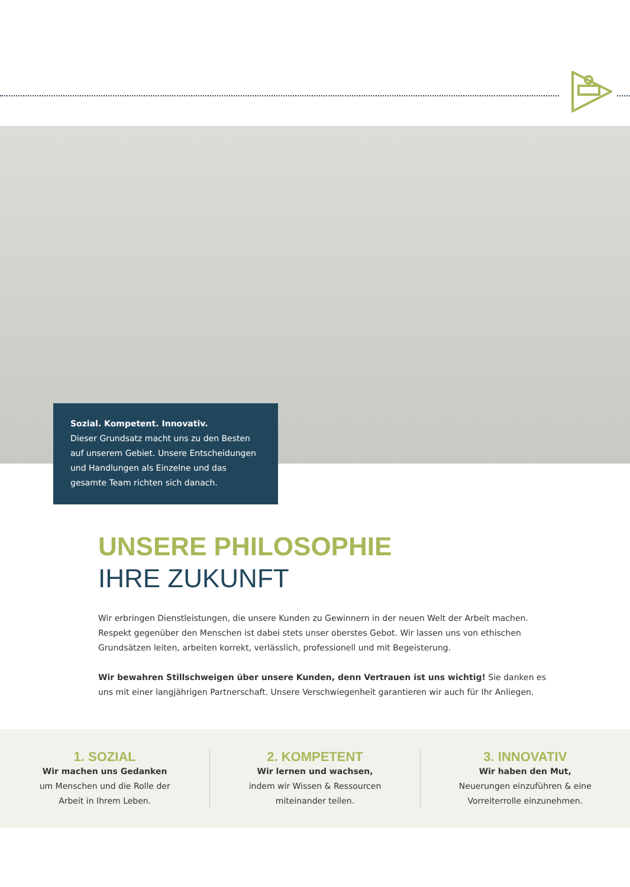Sozial. Kompetent. Innovativ.
Dieser Grundsatz macht uns zu den Besten auf unserem Gebiet. Unsere Entscheidungen und Handlungen als Einzelne und das gesamte Team richten sich danach.
UNSERE PHILOSOPHIE
IHRE ZUKUNFT
Wir erbringen Dienstleistungen, die unsere Kunden zu Gewinnern in der neuen Welt der Arbeit machen. Respekt gegenüber den Menschen ist dabei stets unser oberstes Gebot. Wir lassen uns von ethischen Grundsätzen leiten, arbeiten korrekt, verlässlich, professionell und mit Begeisterung.
Wir bewahren Stillschweigen über unsere Kunden, denn Vertrauen ist uns wichtig! Sie danken es uns mit einer langjährigen Partnerschaft. Unsere Verschwiegenheit garantieren wir auch für Ihr Anliegen.
1. SOZIAL
Wir machen uns Gedanken
um Menschen und die Rolle der
Arbeit in Ihrem Leben.
2. KOMPETENT
Wir lernen und wachsen,
indem wir Wissen & Ressourcen
miteinander teilen.
3. INNOVATIV
Wir haben den Mut,
Neuerungen einzuführen & eine
Vorreiterrolle einzunehmen.